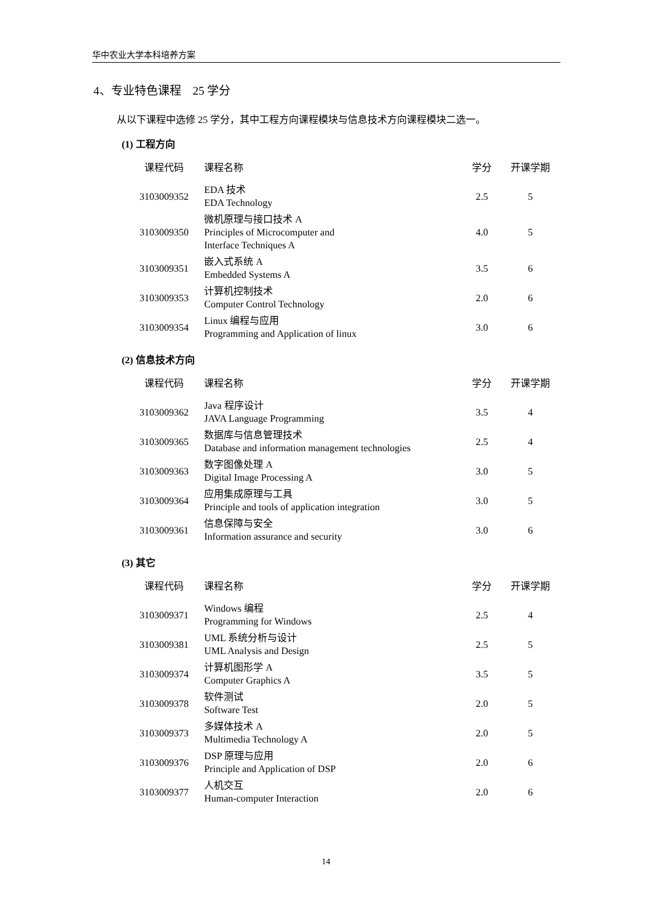华中农业大学本科培养方案
4、专业特色课程　25 学分
从以下课程中选修 25 学分，其中工程方向课程模块与信息技术方向课程模块二选一。
(1) 工程方向
| 课程代码 | 课程名称 | 学分 | 开课学期 |
| --- | --- | --- | --- |
| 3103009352 | EDA 技术 EDA Technology | 2.5 | 5 |
| 3103009350 | 微机原理与接口技术 A Principles of Microcomputer and Interface Techniques A | 4.0 | 5 |
| 3103009351 | 嵌入式系统 A Embedded Systems A | 3.5 | 6 |
| 3103009353 | 计算机控制技术 Computer Control Technology | 2.0 | 6 |
| 3103009354 | Linux 编程与应用 Programming and Application of linux | 3.0 | 6 |
(2) 信息技术方向
| 课程代码 | 课程名称 | 学分 | 开课学期 |
| --- | --- | --- | --- |
| 3103009362 | Java 程序设计 JAVA Language Programming | 3.5 | 4 |
| 3103009365 | 数据库与信息管理技术 Database and information management technologies | 2.5 | 4 |
| 3103009363 | 数字图像处理 A Digital Image Processing A | 3.0 | 5 |
| 3103009364 | 应用集成原理与工具 Principle and tools of application integration | 3.0 | 5 |
| 3103009361 | 信息保障与安全 Information assurance and security | 3.0 | 6 |
(3) 其它
| 课程代码 | 课程名称 | 学分 | 开课学期 |
| --- | --- | --- | --- |
| 3103009371 | Windows 编程 Programming for Windows | 2.5 | 4 |
| 3103009381 | UML 系统分析与设计 UML Analysis and Design | 2.5 | 5 |
| 3103009374 | 计算机图形学 A Computer Graphics A | 3.5 | 5 |
| 3103009378 | 软件测试 Software Test | 2.0 | 5 |
| 3103009373 | 多媒体技术 A Multimedia Technology A | 2.0 | 5 |
| 3103009376 | DSP 原理与应用 Principle and Application of DSP | 2.0 | 6 |
| 3103009377 | 人机交互 Human-computer Interaction | 2.0 | 6 |
14